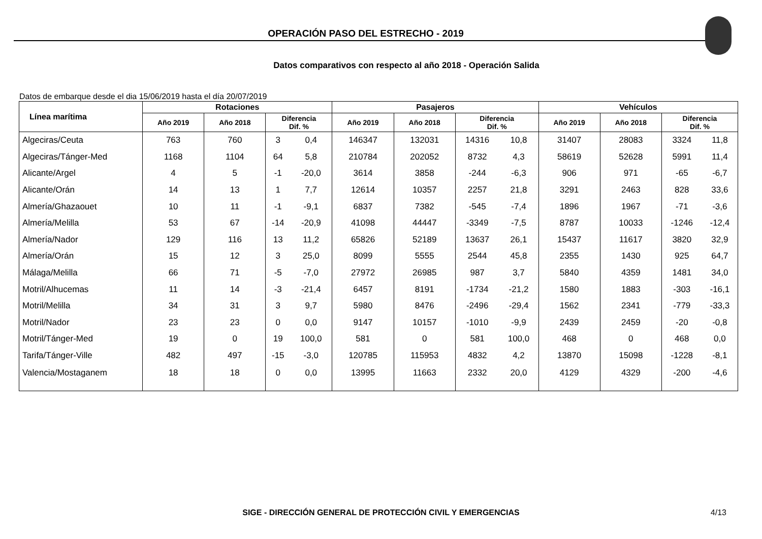OPERACIÓN PASO DEL ESTRECHO - 2019
Datos comparativos con respecto al año 2018 - Operación Salida
Datos de embarque desde el dia 15/06/2019 hasta el día 20/07/2019
| Línea marítima | Rotaciones | | | | Pasajeros | | | | Vehículos | | | |
| --- | --- | --- | --- | --- | --- | --- | --- | --- | --- | --- | --- | --- |
| | Año 2019 | Año 2018 | Diferencia Dif. % | | Año 2019 | Año 2018 | Diferencia Dif. % | | Año 2019 | Año 2018 | Diferencia Dif. % | |
| Algeciras/Ceuta | 763 | 760 | 3 | 0,4 | 146347 | 132031 | 14316 | 10,8 | 31407 | 28083 | 3324 | 11,8 |
| Algeciras/Tánger-Med | 1168 | 1104 | 64 | 5,8 | 210784 | 202052 | 8732 | 4,3 | 58619 | 52628 | 5991 | 11,4 |
| Alicante/Argel | 4 | 5 | -1 | -20,0 | 3614 | 3858 | -244 | -6,3 | 906 | 971 | -65 | -6,7 |
| Alicante/Orán | 14 | 13 | 1 | 7,7 | 12614 | 10357 | 2257 | 21,8 | 3291 | 2463 | 828 | 33,6 |
| Almería/Ghazaouet | 10 | 11 | -1 | -9,1 | 6837 | 7382 | -545 | -7,4 | 1896 | 1967 | -71 | -3,6 |
| Almería/Melilla | 53 | 67 | -14 | -20,9 | 41098 | 44447 | -3349 | -7,5 | 8787 | 10033 | -1246 | -12,4 |
| Almería/Nador | 129 | 116 | 13 | 11,2 | 65826 | 52189 | 13637 | 26,1 | 15437 | 11617 | 3820 | 32,9 |
| Almería/Orán | 15 | 12 | 3 | 25,0 | 8099 | 5555 | 2544 | 45,8 | 2355 | 1430 | 925 | 64,7 |
| Málaga/Melilla | 66 | 71 | -5 | -7,0 | 27972 | 26985 | 987 | 3,7 | 5840 | 4359 | 1481 | 34,0 |
| Motril/Alhucemas | 11 | 14 | -3 | -21,4 | 6457 | 8191 | -1734 | -21,2 | 1580 | 1883 | -303 | -16,1 |
| Motril/Melilla | 34 | 31 | 3 | 9,7 | 5980 | 8476 | -2496 | -29,4 | 1562 | 2341 | -779 | -33,3 |
| Motril/Nador | 23 | 23 | 0 | 0,0 | 9147 | 10157 | -1010 | -9,9 | 2439 | 2459 | -20 | -0,8 |
| Motril/Tánger-Med | 19 | 0 | 19 | 100,0 | 581 | 0 | 581 | 100,0 | 468 | 0 | 468 | 0,0 |
| Tarifa/Tánger-Ville | 482 | 497 | -15 | -3,0 | 120785 | 115953 | 4832 | 4,2 | 13870 | 15098 | -1228 | -8,1 |
| Valencia/Mostaganem | 18 | 18 | 0 | 0,0 | 13995 | 11663 | 2332 | 20,0 | 4129 | 4329 | -200 | -4,6 |
SIGE - DIRECCIÓN GENERAL DE PROTECCIÓN CIVIL Y EMERGENCIAS 4/13